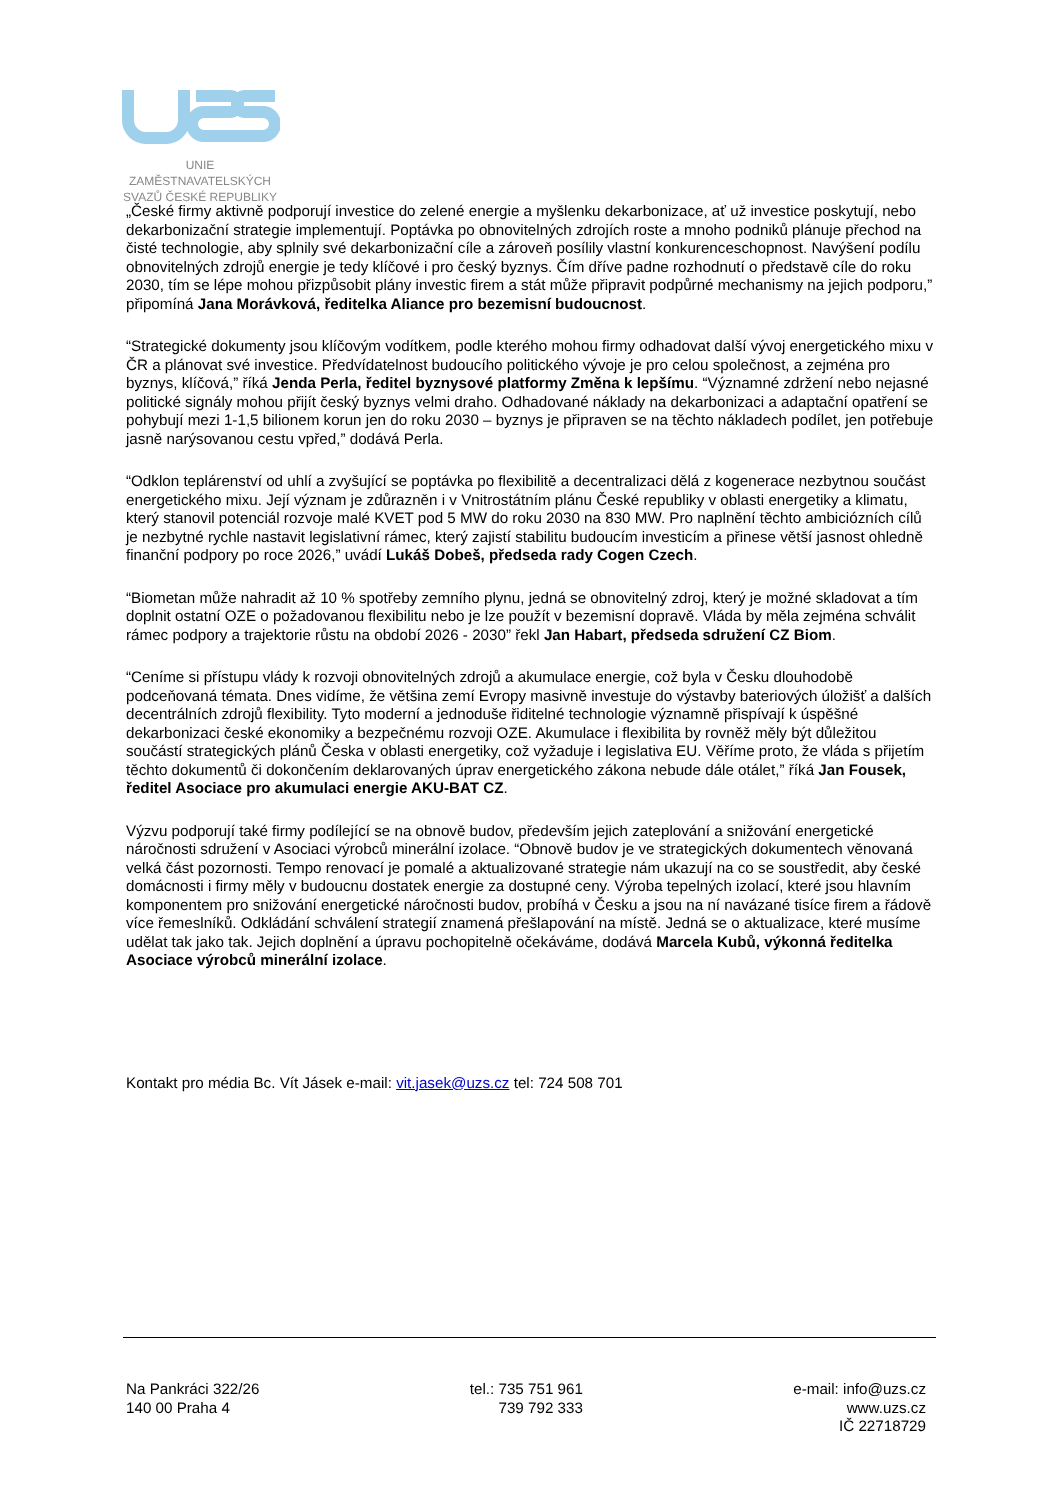UNIE ZAMĚSTNAVATELSKÝCH
SVAZŮ ČESKÉ REPUBLIKY
„České firmy aktivně podporují investice do zelené energie a myšlenku dekarbonizace, ať už investice poskytují, nebo dekarbonizační strategie implementují. Poptávka po obnovitelných zdrojích roste a mnoho podniků plánuje přechod na čisté technologie, aby splnily své dekarbonizační cíle a zároveň posílily vlastní konkurenceschopnost. Navýšení podílu obnovitelných zdrojů energie je tedy klíčové i pro český byznys. Čím dříve padne rozhodnutí o představě cíle do roku 2030, tím se lépe mohou přizpůsobit plány investic firem a stát může připravit podpůrné mechanismy na jejich podporu,” připomíná Jana Morávková, ředitelka Aliance pro bezemisní budoucnost.
“Strategické dokumenty jsou klíčovým vodítkem, podle kterého mohou firmy odhadovat další vývoj energetického mixu v ČR a plánovat své investice. Předvídatelnost budoucího politického vývoje je pro celou společnost, a zejména pro byznys, klíčová,” říká Jenda Perla, ředitel byznysové platformy Změna k lepšímu. “Významné zdržení nebo nejasné politické signály mohou přijít český byznys velmi draho. Odhadované náklady na dekarbonizaci a adaptační opatření se pohybují mezi 1-1,5 bilionem korun jen do roku 2030 – byznys je připraven se na těchto nákladech podílet, jen potřebuje jasně narýsovanou cestu vpřed,” dodává Perla.
“Odklon teplárenství od uhlí a zvyšující se poptávka po flexibilitě a decentralizaci dělá z kogenerace nezbytnou součást energetického mixu. Její význam je zdůrazněn i v Vnitrostátním plánu České republiky v oblasti energetiky a klimatu, který stanovil potenciál rozvoje malé KVET pod 5 MW do roku 2030 na 830 MW. Pro naplnění těchto ambiciózních cílů je nezbytné rychle nastavit legislativní rámec, který zajistí stabilitu budoucím investicím a přinese větší jasnost ohledně finanční podpory po roce 2026,” uvádí Lukáš Dobeš, předseda rady Cogen Czech.
“Biometan může nahradit až 10 % spotřeby zemního plynu, jedná se obnovitelný zdroj, který je možné skladovat a tím doplnit ostatní OZE o požadovanou flexibilitu nebo je lze použít v bezemisní dopravě. Vláda by měla zejména schválit rámec podpory a trajektorie růstu na období 2026 - 2030” řekl Jan Habart, předseda sdružení CZ Biom.
“Ceníme si přístupu vlády k rozvoji obnovitelných zdrojů a akumulace energie, což byla v Česku dlouhodobě podceňovaná témata. Dnes vidíme, že většina zemí Evropy masivně investuje do výstavby bateriových úložišť a dalších decentrálních zdrojů flexibility. Tyto moderní a jednoduše řiditelné technologie významně přispívají k úspěšné dekarbonizaci české ekonomiky a bezpečnému rozvoji OZE. Akumulace i flexibilita by rovněž měly být důležitou součástí strategických plánů Česka v oblasti energetiky, což vyžaduje i legislativa EU. Věříme proto, že vláda s přijetím těchto dokumentů či dokončením deklarovaných úprav energetického zákona nebude dále otálet,” říká Jan Fousek, ředitel Asociace pro akumulaci energie AKU-BAT CZ.
Výzvu podporují také firmy podílející se na obnově budov, především jejich zateplování a snižování energetické náročnosti sdružení v Asociaci výrobců minerální izolace. “Obnově budov je ve strategických dokumentech věnovaná velká část pozornosti. Tempo renovací je pomalé a aktualizované strategie nám ukazují na co se soustředit, aby české domácnosti i firmy měly v budoucnu dostatek energie za dostupné ceny. Výroba tepelných izolací, které jsou hlavním komponentem pro snižování energetické náročnosti budov, probíhá v Česku a jsou na ní navázané tisíce firem a řádově více řemeslníků. Odkládání schválení strategií znamená přešlapování na místě. Jedná se o aktualizace, které musíme udělat tak jako tak. Jejich doplnění a úpravu pochopitelně očekáváme, dodává Marcela Kubů, výkonná ředitelka Asociace výrobců minerální izolace.
Kontakt pro média Bc. Vít Jásek e-mail: vit.jasek@uzs.cz tel: 724 508 701
Na Pankráci 322/26
140 00 Praha 4
tel.: 735 751 961
739 792 333
e-mail: info@uzs.cz
www.uzs.cz
IČ 22718729